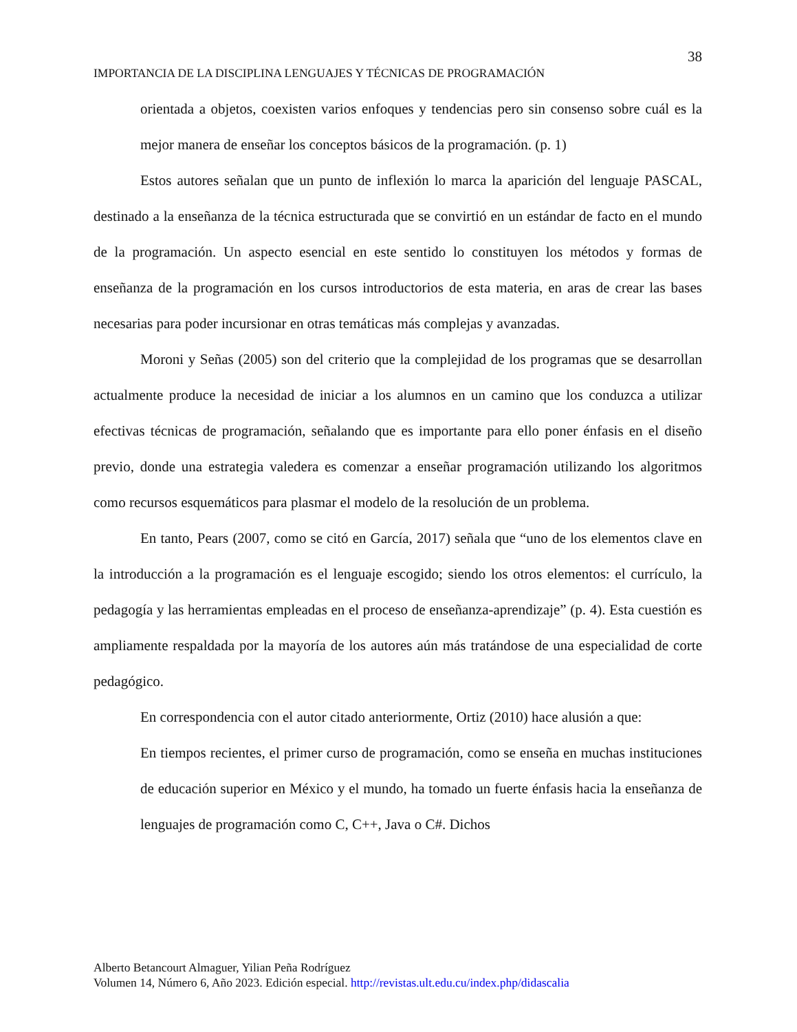38
IMPORTANCIA DE LA DISCIPLINA LENGUAJES Y TÉCNICAS DE PROGRAMACIÓN
orientada a objetos, coexisten varios enfoques y tendencias pero sin consenso sobre cuál es la mejor manera de enseñar los conceptos básicos de la programación. (p. 1)
Estos autores señalan que un punto de inflexión lo marca la aparición del lenguaje PASCAL, destinado a la enseñanza de la técnica estructurada que se convirtió en un estándar de facto en el mundo de la programación. Un aspecto esencial en este sentido lo constituyen los métodos y formas de enseñanza de la programación en los cursos introductorios de esta materia, en aras de crear las bases necesarias para poder incursionar en otras temáticas más complejas y avanzadas.
Moroni y Señas (2005) son del criterio que la complejidad de los programas que se desarrollan actualmente produce la necesidad de iniciar a los alumnos en un camino que los conduzca a utilizar efectivas técnicas de programación, señalando que es importante para ello poner énfasis en el diseño previo, donde una estrategia valedera es comenzar a enseñar programación utilizando los algoritmos como recursos esquemáticos para plasmar el modelo de la resolución de un problema.
En tanto, Pears (2007, como se citó en García, 2017) señala que “uno de los elementos clave en la introducción a la programación es el lenguaje escogido; siendo los otros elementos: el currículo, la pedagogía y las herramientas empleadas en el proceso de enseñanza-aprendizaje” (p. 4). Esta cuestión es ampliamente respaldada por la mayoría de los autores aún más tratándose de una especialidad de corte pedagógico.
En correspondencia con el autor citado anteriormente, Ortiz (2010) hace alusión a que:
En tiempos recientes, el primer curso de programación, como se enseña en muchas instituciones de educación superior en México y el mundo, ha tomado un fuerte énfasis hacia la enseñanza de lenguajes de programación como C, C++, Java o C#. Dichos
Alberto Betancourt Almaguer, Yilian Peña Rodríguez
Volumen 14, Número 6, Año 2023. Edición especial. http://revistas.ult.edu.cu/index.php/didascalia